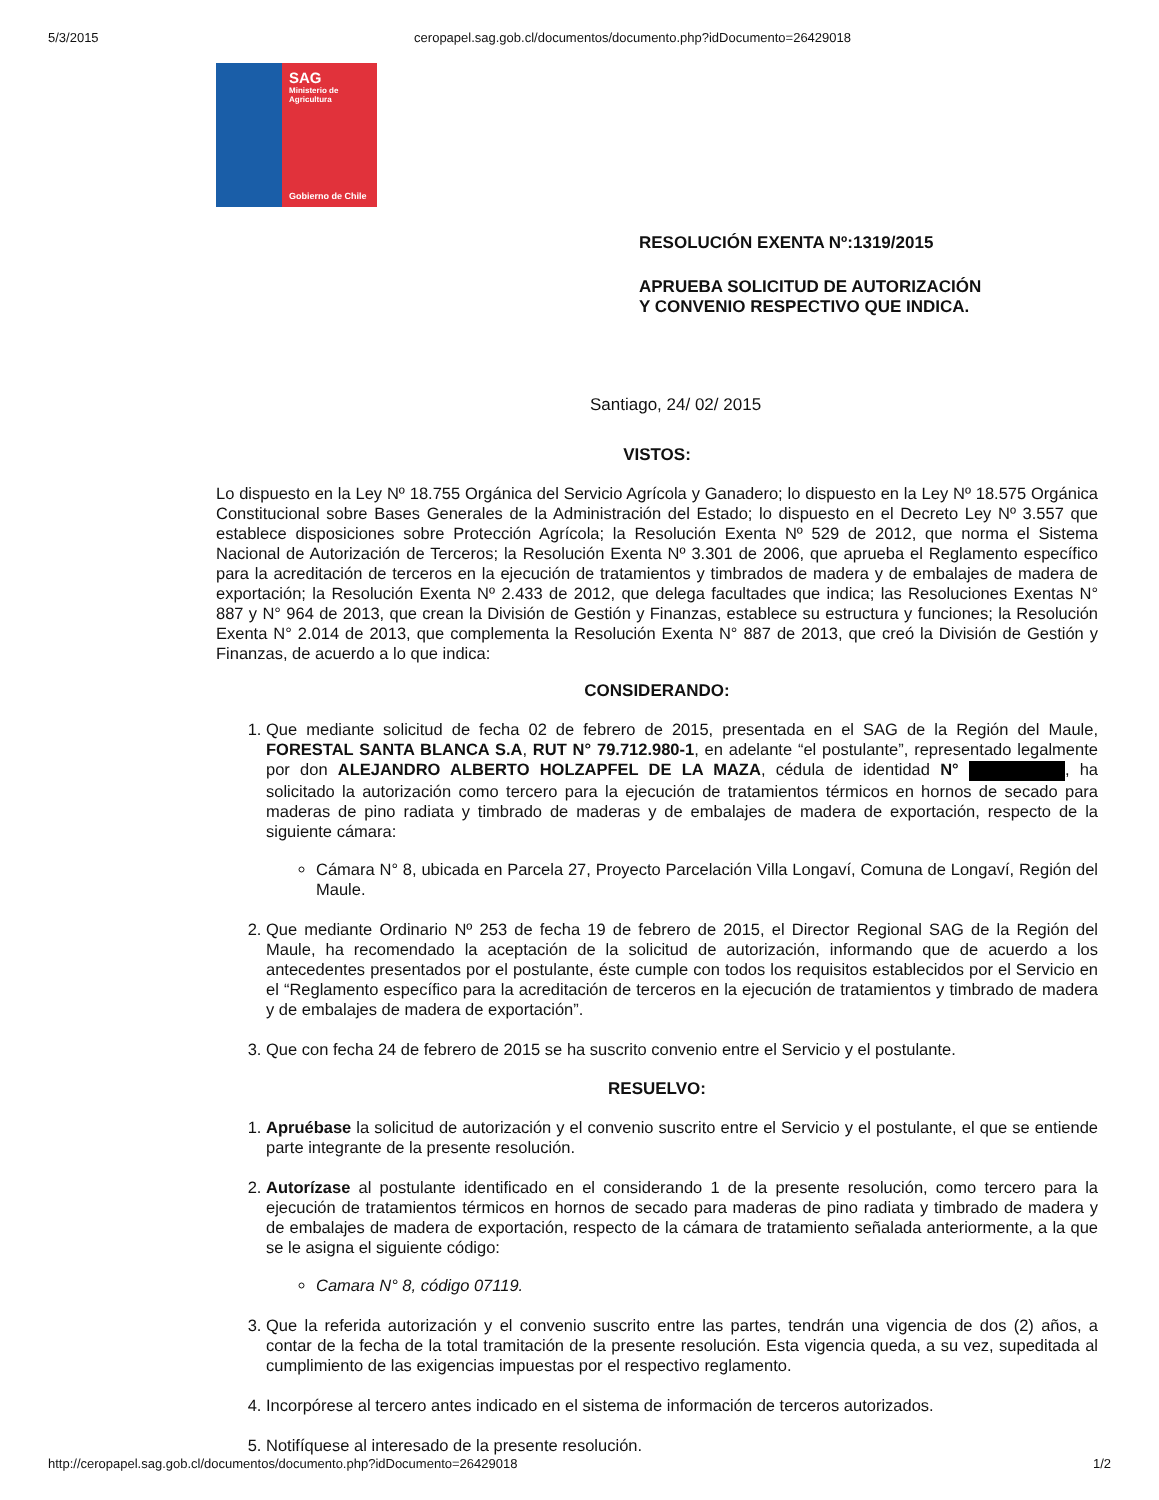5/3/2015 ceropapel.sag.gob.cl/documentos/documento.php?idDocumento=26429018
SAG
Ministerio de
Agricultura
Gobierno de Chile
RESOLUCIÓN EXENTA Nº:1319/2015
APRUEBA SOLICITUD DE AUTORIZACIÓN
Y CONVENIO RESPECTIVO QUE INDICA.
Santiago, 24/ 02/ 2015
VISTOS:
Lo dispuesto en la Ley Nº 18.755 Orgánica del Servicio Agrícola y Ganadero; lo dispuesto en la Ley Nº 18.575 Orgánica Constitucional sobre Bases Generales de la Administración del Estado; lo dispuesto en el Decreto Ley Nº 3.557 que establece disposiciones sobre Protección Agrícola; la Resolución Exenta Nº 529 de 2012, que norma el Sistema Nacional de Autorización de Terceros; la Resolución Exenta Nº 3.301 de 2006, que aprueba el Reglamento específico para la acreditación de terceros en la ejecución de tratamientos y timbrados de madera y de embalajes de madera de exportación; la Resolución Exenta Nº 2.433 de 2012, que delega facultades que indica; las Resoluciones Exentas N° 887 y N° 964 de 2013, que crean la División de Gestión y Finanzas, establece su estructura y funciones; la Resolución Exenta N° 2.014 de 2013, que complementa la Resolución Exenta N° 887 de 2013, que creó la División de Gestión y Finanzas, de acuerdo a lo que indica:
CONSIDERANDO:
1. Que mediante solicitud de fecha 02 de febrero de 2015, presentada en el SAG de la Región del Maule, FORESTAL SANTA BLANCA S.A, RUT N° 79.712.980-1, en adelante “el postulante”, representado legalmente por don ALEJANDRO ALBERTO HOLZAPFEL DE LA MAZA, cédula de identidad N° , ha solicitado la autorización como tercero para la ejecución de tratamientos térmicos en hornos de secado para maderas de pino radiata y timbrado de maderas y de embalajes de madera de exportación, respecto de la siguiente cámara:
Cámara N° 8, ubicada en Parcela 27, Proyecto Parcelación Villa Longaví, Comuna de Longaví, Región del Maule.
2. Que mediante Ordinario Nº 253 de fecha 19 de febrero de 2015, el Director Regional SAG de la Región del Maule, ha recomendado la aceptación de la solicitud de autorización, informando que de acuerdo a los antecedentes presentados por el postulante, éste cumple con todos los requisitos establecidos por el Servicio en el “Reglamento específico para la acreditación de terceros en la ejecución de tratamientos y timbrado de madera y de embalajes de madera de exportación”.
3. Que con fecha 24 de febrero de 2015 se ha suscrito convenio entre el Servicio y el postulante.
RESUELVO:
1. Apruébase la solicitud de autorización y el convenio suscrito entre el Servicio y el postulante, el que se entiende parte integrante de la presente resolución.
2. Autorízase al postulante identificado en el considerando 1 de la presente resolución, como tercero para la ejecución de tratamientos térmicos en hornos de secado para maderas de pino radiata y timbrado de madera y de embalajes de madera de exportación, respecto de la cámara de tratamiento señalada anteriormente, a la que se le asigna el siguiente código:
Camara N° 8, código 07119.
3. Que la referida autorización y el convenio suscrito entre las partes, tendrán una vigencia de dos (2) años, a contar de la fecha de la total tramitación de la presente resolución. Esta vigencia queda, a su vez, supeditada al cumplimiento de las exigencias impuestas por el respectivo reglamento.
4. Incorpórese al tercero antes indicado en el sistema de información de terceros autorizados.
5. Notifíquese al interesado de la presente resolución.
http://ceropapel.sag.gob.cl/documentos/documento.php?idDocumento=26429018 1/2